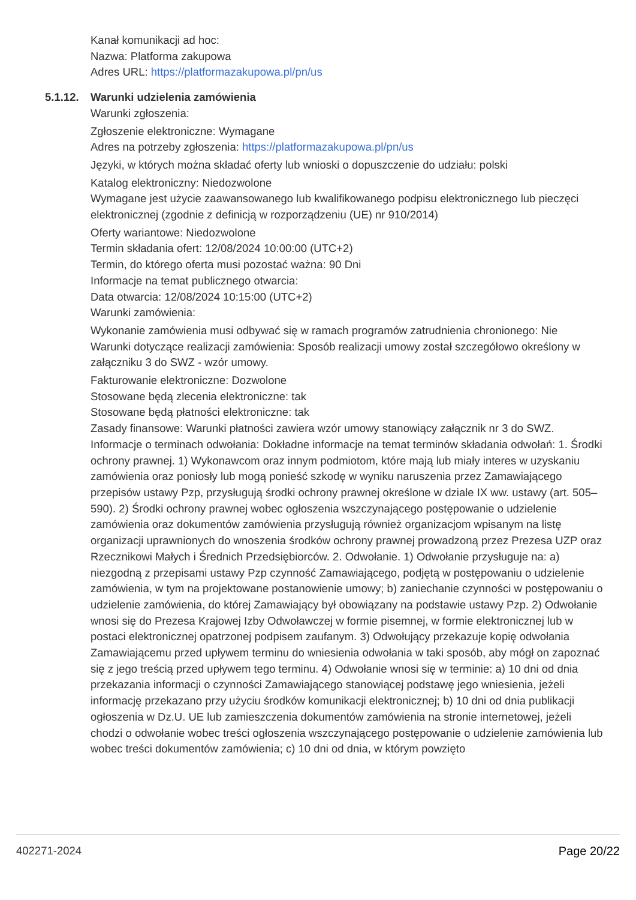Kanał komunikacji ad hoc:
Nazwa: Platforma zakupowa
Adres URL: https://platformazakupowa.pl/pn/us
5.1.12. Warunki udzielenia zamówienia
Warunki zgłoszenia:
Zgłoszenie elektroniczne: Wymagane
Adres na potrzeby zgłoszenia: https://platformazakupowa.pl/pn/us
Języki, w których można składać oferty lub wnioski o dopuszczenie do udziału: polski
Katalog elektroniczny: Niedozwolone
Wymagane jest użycie zaawansowanego lub kwalifikowanego podpisu elektronicznego lub pieczęci elektronicznej (zgodnie z definicją w rozporządzeniu (UE) nr 910/2014)
Oferty wariantowe: Niedozwolone
Termin składania ofert: 12/08/2024 10:00:00 (UTC+2)
Termin, do którego oferta musi pozostać ważna: 90 Dni
Informacje na temat publicznego otwarcia:
Data otwarcia: 12/08/2024 10:15:00 (UTC+2)
Warunki zamówienia:
Wykonanie zamówienia musi odbywać się w ramach programów zatrudnienia chronionego: Nie
Warunki dotyczące realizacji zamówienia: Sposób realizacji umowy został szczegółowo określony w załączniku 3 do SWZ - wzór umowy.
Fakturowanie elektroniczne: Dozwolone
Stosowane będą zlecenia elektroniczne: tak
Stosowane będą płatności elektroniczne: tak
Zasady finansowe: Warunki płatności zawiera wzór umowy stanowiący załącznik nr 3 do SWZ.
Informacje o terminach odwołania: Dokładne informacje na temat terminów składania odwołań: 1. Środki ochrony prawnej. 1) Wykonawcom oraz innym podmiotom, które mają lub miały interes w uzyskaniu zamówienia oraz poniosły lub mogą ponieść szkodę w wyniku naruszenia przez Zamawiającego przepisów ustawy Pzp, przysługują środki ochrony prawnej określone w dziale IX ww. ustawy (art. 505–590). 2) Środki ochrony prawnej wobec ogłoszenia wszczynającego postępowanie o udzielenie zamówienia oraz dokumentów zamówienia przysługują również organizacjom wpisanym na listę organizacji uprawnionych do wnoszenia środków ochrony prawnej prowadzoną przez Prezesa UZP oraz Rzecznikowi Małych i Średnich Przedsiębiorców. 2. Odwołanie. 1) Odwołanie przysługuje na: a) niezgodną z przepisami ustawy Pzp czynność Zamawiającego, podjętą w postępowaniu o udzielenie zamówienia, w tym na projektowane postanowienie umowy; b) zaniechanie czynności w postępowaniu o udzielenie zamówienia, do której Zamawiający był obowiązany na podstawie ustawy Pzp. 2) Odwołanie wnosi się do Prezesa Krajowej Izby Odwoławczej w formie pisemnej, w formie elektronicznej lub w postaci elektronicznej opatrzonej podpisem zaufanym. 3) Odwołujący przekazuje kopię odwołania Zamawiającemu przed upływem terminu do wniesienia odwołania w taki sposób, aby mógł on zapoznać się z jego treścią przed upływem tego terminu. 4) Odwołanie wnosi się w terminie: a) 10 dni od dnia przekazania informacji o czynności Zamawiającego stanowiącej podstawę jego wniesienia, jeżeli informację przekazano przy użyciu środków komunikacji elektronicznej; b) 10 dni od dnia publikacji ogłoszenia w Dz.U. UE lub zamieszczenia dokumentów zamówienia na stronie internetowej, jeżeli chodzi o odwołanie wobec treści ogłoszenia wszczynającego postępowanie o udzielenie zamówienia lub wobec treści dokumentów zamówienia; c) 10 dni od dnia, w którym powzięto
402271-2024 Page 20/22